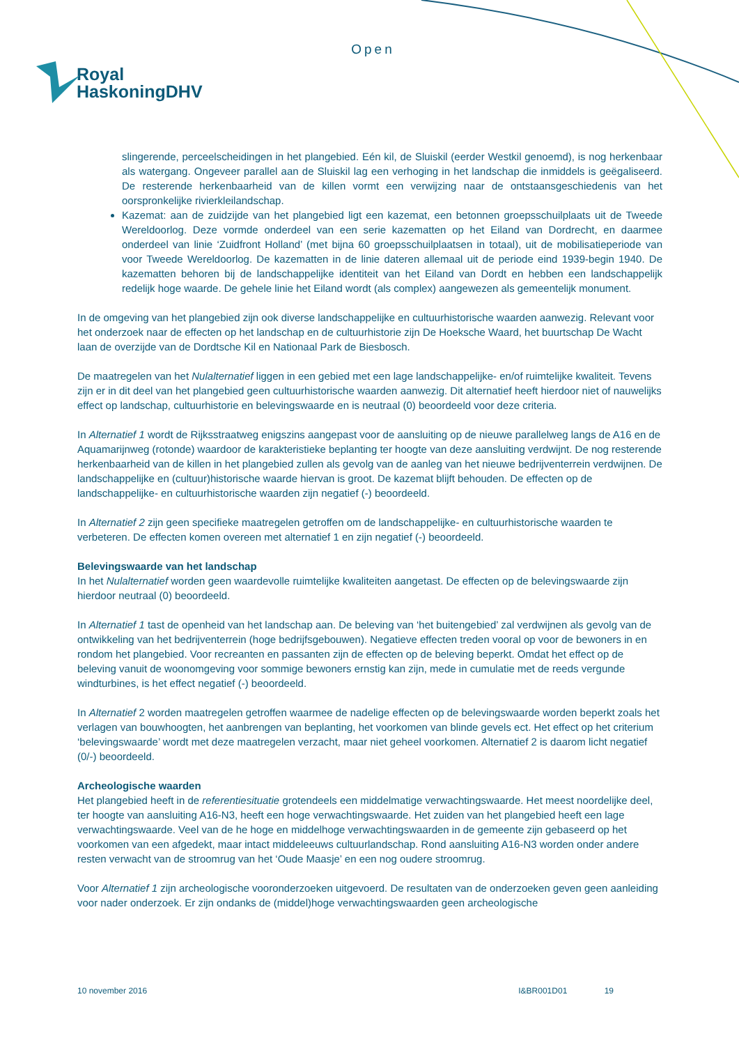Open
Royal
HaskoningDHV
slingerende, perceelscheidingen in het plangebied. Eén kil, de Sluiskil (eerder Westkil genoemd), is nog herkenbaar als watergang. Ongeveer parallel aan de Sluiskil lag een verhoging in het landschap die inmiddels is geëgaliseerd. De resterende herkenbaarheid van de killen vormt een verwijzing naar de ontstaansgeschiedenis van het oorspronkelijke rivierkleilandschap.
Kazemat: aan de zuidzijde van het plangebied ligt een kazemat, een betonnen groepsschuilplaats uit de Tweede Wereldoorlog. Deze vormde onderdeel van een serie kazematten op het Eiland van Dordrecht, en daarmee onderdeel van linie ‘Zuidfront Holland’ (met bijna 60 groepsschuilplaatsen in totaal), uit de mobilisatieperiode van voor Tweede Wereldoorlog. De kazematten in de linie dateren allemaal uit de periode eind 1939-begin 1940. De kazematten behoren bij de landschappelijke identiteit van het Eiland van Dordt en hebben een landschappelijk redelijk hoge waarde. De gehele linie het Eiland wordt (als complex) aangewezen als gemeentelijk monument.
In de omgeving van het plangebied zijn ook diverse landschappelijke en cultuurhistorische waarden aanwezig. Relevant voor het onderzoek naar de effecten op het landschap en de cultuurhistorie zijn De Hoeksche Waard, het buurtschap De Wacht laan de overzijde van de Dordtsche Kil en Nationaal Park de Biesbosch.
De maatregelen van het Nulalternatief liggen in een gebied met een lage landschappelijke- en/of ruimtelijke kwaliteit. Tevens zijn er in dit deel van het plangebied geen cultuurhistorische waarden aanwezig. Dit alternatief heeft hierdoor niet of nauwelijks effect op landschap, cultuurhistorie en belevingswaarde en is neutraal (0) beoordeeld voor deze criteria.
In Alternatief 1 wordt de Rijksstraatweg enigszins aangepast voor de aansluiting op de nieuwe parallelweg langs de A16 en de Aquamarijnweg (rotonde) waardoor de karakteristieke beplanting ter hoogte van deze aansluiting verdwijnt. De nog resterende herkenbaarheid van de killen in het plangebied zullen als gevolg van de aanleg van het nieuwe bedrijventerrein verdwijnen. De landschappelijke en (cultuur)historische waarde hiervan is groot. De kazemat blijft behouden. De effecten op de landschappelijke- en cultuurhistorische waarden zijn negatief (-) beoordeeld.
In Alternatief 2 zijn geen specifieke maatregelen getroffen om de landschappelijke- en cultuurhistorische waarden te verbeteren. De effecten komen overeen met alternatief 1 en zijn negatief (-) beoordeeld.
Belevingswaarde van het landschap
In het Nulalternatief worden geen waardevolle ruimtelijke kwaliteiten aangetast. De effecten op de belevingswaarde zijn hierdoor neutraal (0) beoordeeld.
In Alternatief 1 tast de openheid van het landschap aan. De beleving van ‘het buitengebied’ zal verdwijnen als gevolg van de ontwikkeling van het bedrijventerrein (hoge bedrijfsgebouwen). Negatieve effecten treden vooral op voor de bewoners in en rondom het plangebied. Voor recreanten en passanten zijn de effecten op de beleving beperkt. Omdat het effect op de beleving vanuit de woonomgeving voor sommige bewoners ernstig kan zijn, mede in cumulatie met de reeds vergunde windturbines, is het effect negatief (-) beoordeeld.
In Alternatief 2 worden maatregelen getroffen waarmee de nadelige effecten op de belevingswaarde worden beperkt zoals het verlagen van bouwhoogten, het aanbrengen van beplanting, het voorkomen van blinde gevels ect. Het effect op het criterium ‘belevingswaarde’ wordt met deze maatregelen verzacht, maar niet geheel voorkomen. Alternatief 2 is daarom licht negatief (0/-) beoordeeld.
Archeologische waarden
Het plangebied heeft in de referentiesituatie grotendeels een middelmatige verwachtingswaarde. Het meest noordelijke deel, ter hoogte van aansluiting A16-N3, heeft een hoge verwachtingswaarde. Het zuiden van het plangebied heeft een lage verwachtingswaarde. Veel van de he hoge en middelhoge verwachtingswaarden in de gemeente zijn gebaseerd op het voorkomen van een afgedekt, maar intact middeleeuws cultuurlandschap. Rond aansluiting A16-N3 worden onder andere resten verwacht van de stroomrug van het ‘Oude Maasje’ en een nog oudere stroomrug.
Voor Alternatief 1 zijn archeologische vooronderzoeken uitgevoerd. De resultaten van de onderzoeken geven geen aanleiding voor nader onderzoek. Er zijn ondanks de (middel)hoge verwachtingswaarden geen archeologische
10 november 2016 I&BR001D01 19